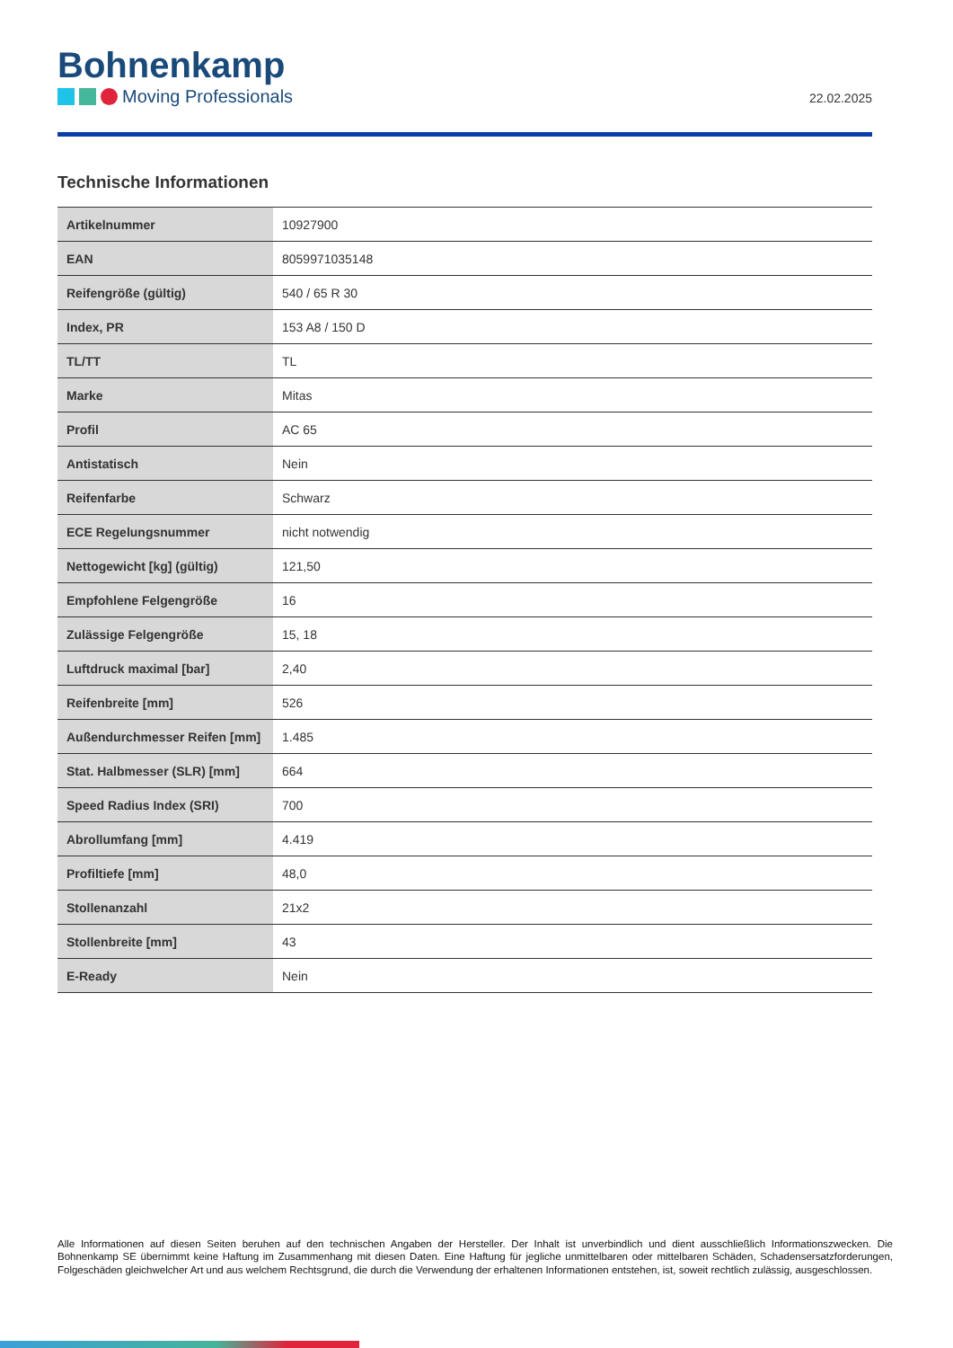Bohnenkamp
Moving Professionals
22.02.2025
Technische Informationen
| Artikelnummer | 10927900 |
| EAN | 8059971035148 |
| Reifengröße (gültig) | 540 / 65 R 30 |
| Index, PR | 153 A8 / 150 D |
| TL/TT | TL |
| Marke | Mitas |
| Profil | AC 65 |
| Antistatisch | Nein |
| Reifenfarbe | Schwarz |
| ECE Regelungsnummer | nicht notwendig |
| Nettogewicht [kg] (gültig) | 121,50 |
| Empfohlene Felgengröße | 16 |
| Zulässige Felgengröße | 15, 18 |
| Luftdruck maximal [bar] | 2,40 |
| Reifenbreite [mm] | 526 |
| Außendurchmesser Reifen [mm] | 1.485 |
| Stat. Halbmesser (SLR) [mm] | 664 |
| Speed Radius Index (SRI) | 700 |
| Abrollumfang [mm] | 4.419 |
| Profiltiefe [mm] | 48,0 |
| Stollenanzahl | 21x2 |
| Stollenbreite [mm] | 43 |
| E-Ready | Nein |
Alle Informationen auf diesen Seiten beruhen auf den technischen Angaben der Hersteller. Der Inhalt ist unverbindlich und dient ausschließlich Informationszwecken. Die Bohnenkamp SE übernimmt keine Haftung im Zusammenhang mit diesen Daten. Eine Haftung für jegliche unmittelbaren oder mittelbaren Schäden, Schadensersatzforderungen, Folgeschäden gleichwelcher Art und aus welchem Rechtsgrund, die durch die Verwendung der erhaltenen Informationen entstehen, ist, soweit rechtlich zulässig, ausgeschlossen.